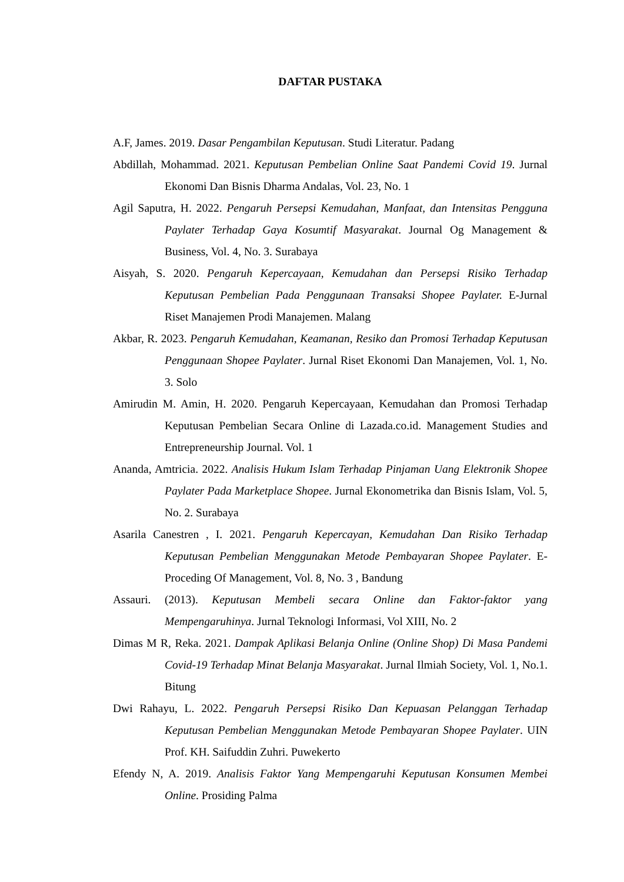DAFTAR PUSTAKA
A.F, James. 2019. Dasar Pengambilan Keputusan. Studi Literatur. Padang
Abdillah, Mohammad. 2021. Keputusan Pembelian Online Saat Pandemi Covid 19. Jurnal Ekonomi Dan Bisnis Dharma Andalas, Vol. 23, No. 1
Agil Saputra, H. 2022. Pengaruh Persepsi Kemudahan, Manfaat, dan Intensitas Pengguna Paylater Terhadap Gaya Kosumtif Masyarakat. Journal Og Management & Business, Vol. 4, No. 3. Surabaya
Aisyah, S. 2020. Pengaruh Kepercayaan, Kemudahan dan Persepsi Risiko Terhadap Keputusan Pembelian Pada Penggunaan Transaksi Shopee Paylater. E-Jurnal Riset Manajemen Prodi Manajemen. Malang
Akbar, R. 2023. Pengaruh Kemudahan, Keamanan, Resiko dan Promosi Terhadap Keputusan Penggunaan Shopee Paylater. Jurnal Riset Ekonomi Dan Manajemen, Vol. 1, No. 3. Solo
Amirudin M. Amin, H. 2020. Pengaruh Kepercayaan, Kemudahan dan Promosi Terhadap Keputusan Pembelian Secara Online di Lazada.co.id. Management Studies and Entrepreneurship Journal. Vol. 1
Ananda, Amtricia. 2022. Analisis Hukum Islam Terhadap Pinjaman Uang Elektronik Shopee Paylater Pada Marketplace Shopee. Jurnal Ekonometrika dan Bisnis Islam, Vol. 5, No. 2. Surabaya
Asarila Canestren , I. 2021. Pengaruh Kepercayan, Kemudahan Dan Risiko Terhadap Keputusan Pembelian Menggunakan Metode Pembayaran Shopee Paylater. E-Proceding Of Management, Vol. 8, No. 3 , Bandung
Assauri. (2013). Keputusan Membeli secara Online dan Faktor-faktor yang Mempengaruhinya. Jurnal Teknologi Informasi, Vol XIII, No. 2
Dimas M R, Reka. 2021. Dampak Aplikasi Belanja Online (Online Shop) Di Masa Pandemi Covid-19 Terhadap Minat Belanja Masyarakat. Jurnal Ilmiah Society, Vol. 1, No.1. Bitung
Dwi Rahayu, L. 2022. Pengaruh Persepsi Risiko Dan Kepuasan Pelanggan Terhadap Keputusan Pembelian Menggunakan Metode Pembayaran Shopee Paylater. UIN Prof. KH. Saifuddin Zuhri. Puwekerto
Efendy N, A. 2019. Analisis Faktor Yang Mempengaruhi Keputusan Konsumen Membei Online. Prosiding Palma